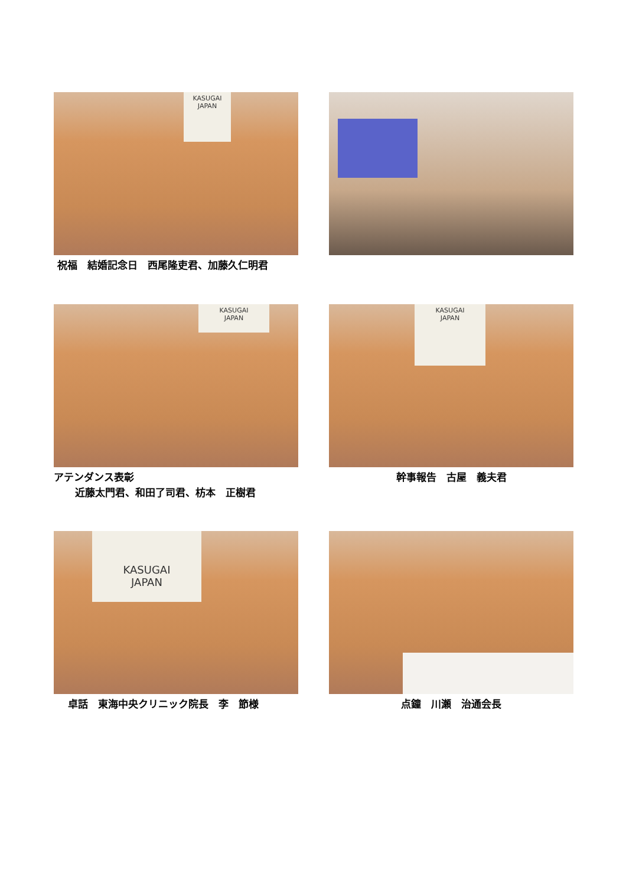KASUGAI
JAPAN
祝福　結婚記念日　西尾隆吏君、加藤久仁明君
KASUGAI
JAPAN
アテンダンス表彰
近藤太門君、和田了司君、枋本　正樹君
KASUGAI
JAPAN
幹事報告　古屋　義夫君
KASUGAI
JAPAN
卓話　東海中央クリニック院長　李　節様
点鐘　川瀬　治通会長